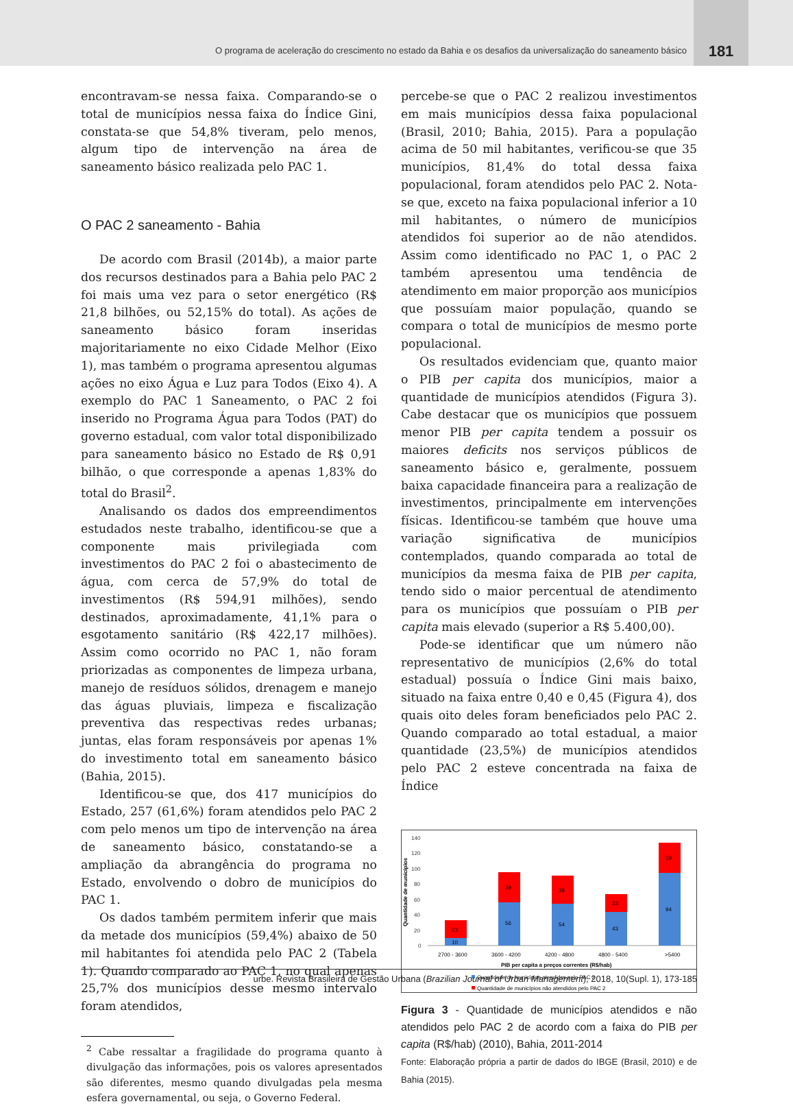O programa de aceleração do crescimento no estado da Bahia e os desafios da universalização do saneamento básico
181
encontravam-se nessa faixa. Comparando-se o total de municípios nessa faixa do Índice Gini, constata-se que 54,8% tiveram, pelo menos, algum tipo de intervenção na área de saneamento básico realizada pelo PAC 1.
O PAC 2 saneamento - Bahia
De acordo com Brasil (2014b), a maior parte dos recursos destinados para a Bahia pelo PAC 2 foi mais uma vez para o setor energético (R$ 21,8 bilhões, ou 52,15% do total). As ações de saneamento básico foram inseridas majoritariamente no eixo Cidade Melhor (Eixo 1), mas também o programa apresentou algumas ações no eixo Água e Luz para Todos (Eixo 4). A exemplo do PAC 1 Saneamento, o PAC 2 foi inserido no Programa Água para Todos (PAT) do governo estadual, com valor total disponibilizado para saneamento básico no Estado de R$ 0,91 bilhão, o que corresponde a apenas 1,83% do total do Brasil<sup>2</sup>.
Analisando os dados dos empreendimentos estudados neste trabalho, identificou-se que a componente mais privilegiada com investimentos do PAC 2 foi o abastecimento de água, com cerca de 57,9% do total de investimentos (R$ 594,91 milhões), sendo destinados, aproximadamente, 41,1% para o esgotamento sanitário (R$ 422,17 milhões). Assim como ocorrido no PAC 1, não foram priorizadas as componentes de limpeza urbana, manejo de resíduos sólidos, drenagem e manejo das águas pluviais, limpeza e fiscalização preventiva das respectivas redes urbanas; juntas, elas foram responsáveis por apenas 1% do investimento total em saneamento básico (Bahia, 2015).
Identificou-se que, dos 417 municípios do Estado, 257 (61,6%) foram atendidos pelo PAC 2 com pelo menos um tipo de intervenção na área de saneamento básico, constatando-se a ampliação da abrangência do programa no Estado, envolvendo o dobro de municípios do PAC 1.
Os dados também permitem inferir que mais da metade dos municípios (59,4%) abaixo de 50 mil habitantes foi atendida pelo PAC 2 (Tabela 1). Quando comparado ao PAC 1, no qual apenas 25,7% dos municípios desse mesmo intervalo foram atendidos,
<sup>2</sup> Cabe ressaltar a fragilidade do programa quanto à divulgação das informações, pois os valores apresentados são diferentes, mesmo quando divulgadas pela mesma esfera governamental, ou seja, o Governo Federal.
percebe-se que o PAC 2 realizou investimentos em mais municípios dessa faixa populacional (Brasil, 2010; Bahia, 2015). Para a população acima de 50 mil habitantes, verificou-se que 35 municípios, 81,4% do total dessa faixa populacional, foram atendidos pelo PAC 2. Nota-se que, exceto na faixa populacional inferior a 10 mil habitantes, o número de municípios atendidos foi superior ao de não atendidos. Assim como identificado no PAC 1, o PAC 2 também apresentou uma tendência de atendimento em maior proporção aos municípios que possuíam maior população, quando se compara o total de municípios de mesmo porte populacional.
Os resultados evidenciam que, quanto maior o PIB per capita dos municípios, maior a quantidade de municípios atendidos (Figura 3). Cabe destacar que os municípios que possuem menor PIB per capita tendem a possuir os maiores deficits nos serviços públicos de saneamento básico e, geralmente, possuem baixa capacidade financeira para a realização de investimentos, principalmente em intervenções físicas. Identificou-se também que houve uma variação significativa de municípios contemplados, quando comparada ao total de municípios da mesma faixa de PIB per capita, tendo sido o maior percentual de atendimento para os municípios que possuíam o PIB per capita mais elevado (superior a R$ 5.400,00).
Pode-se identificar que um número não representativo de municípios (2,6% do total estadual) possuía o Índice Gini mais baixo, situado na faixa entre 0,40 e 0,45 (Figura 4), dos quais oito deles foram beneficiados pelo PAC 2. Quando comparado ao total estadual, a maior quantidade (23,5%) de municípios atendidos pelo PAC 2 esteve concentrada na faixa de Índice
Quantidade de municípios
140
120
100
80
60
40
20
0
10
23
56
39
54
36
43
23
94
39
2700 - 3600
3600 - 4200
4200 - 4800
4800 - 5400
>5400
PIB per capita a preços correntes (R$/hab)
Quantidade de municípios atendidos pelo PAC 2
Quantidade de municípios não atendidos pelo PAC 2
Figura 3 - Quantidade de municípios atendidos e não atendidos pelo PAC 2 de acordo com a faixa do PIB per capita (R$/hab) (2010), Bahia, 2011-2014
Fonte: Elaboração própria a partir de dados do IBGE (Brasil, 2010) e de Bahia (2015).
urbe. Revista Brasileira de Gestão Urbana (Brazilian Journal of Urban Management), 2018, 10(Supl. 1), 173-185